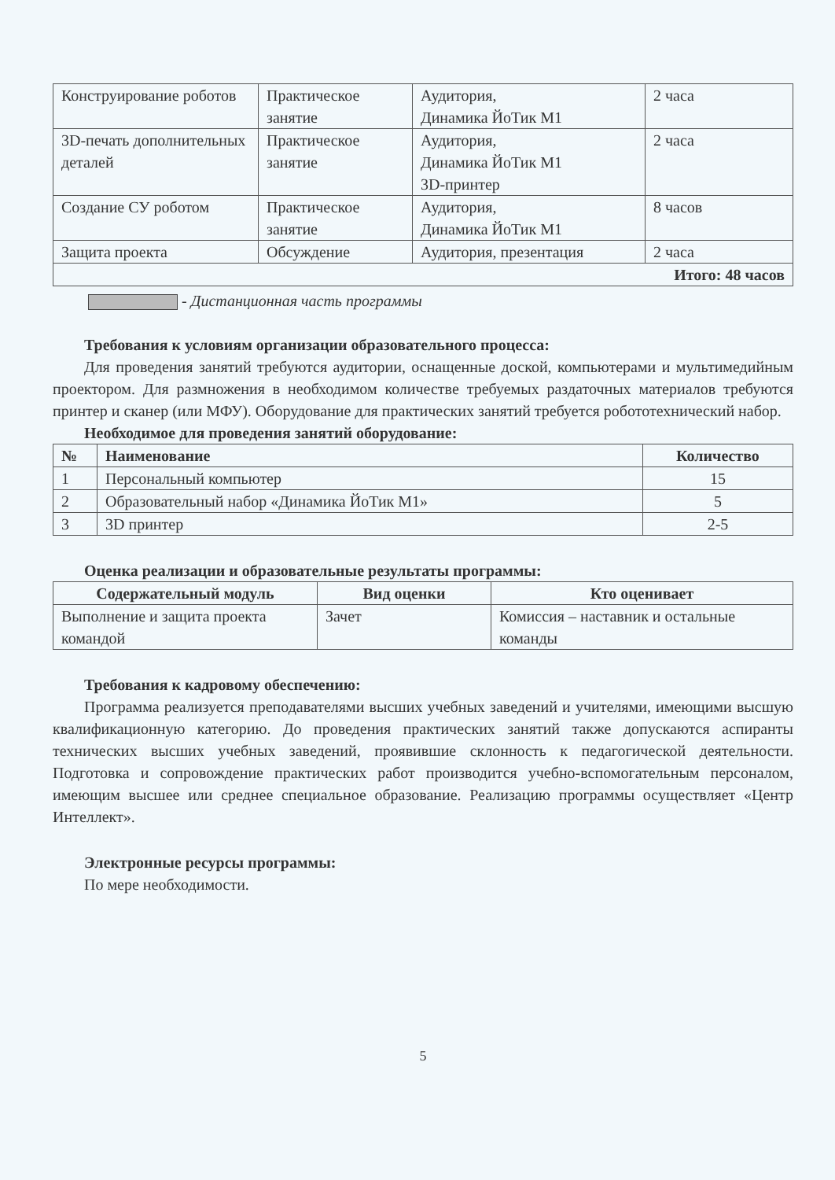| Конструирование роботов | Практическое занятие | Аудитория, Динамика ЙоТик М1 | 2 часа |
| 3D-печать дополнительных деталей | Практическое занятие | Аудитория, Динамика ЙоТик М1 3D-принтер | 2 часа |
| Создание СУ роботом | Практическое занятие | Аудитория, Динамика ЙоТик М1 | 8 часов |
| Защита проекта | Обсуждение | Аудитория, презентация | 2 часа |
| Итого: 48 часов | | | |
- Дистанционная часть программы
Требования к условиям организации образовательного процесса:
Для проведения занятий требуются аудитории, оснащенные доской, компьютерами и мультимедийным проектором. Для размножения в необходимом количестве требуемых раздаточных материалов требуются принтер и сканер (или МФУ). Оборудование для практических занятий требуется робототехнический набор.
Необходимое для проведения занятий оборудование:
| № | Наименование | Количество |
| --- | --- | --- |
| 1 | Персональный компьютер | 15 |
| 2 | Образовательный набор «Динамика ЙоТик М1» | 5 |
| 3 | 3D принтер | 2-5 |
Оценка реализации и образовательные результаты программы:
| Содержательный модуль | Вид оценки | Кто оценивает |
| --- | --- | --- |
| Выполнение и защита проекта командой | Зачет | Комиссия – наставник и остальные команды |
Требования к кадровому обеспечению:
Программа реализуется преподавателями высших учебных заведений и учителями, имеющими высшую квалификационную категорию. До проведения практических занятий также допускаются аспиранты технических высших учебных заведений, проявившие склонность к педагогической деятельности. Подготовка и сопровождение практических работ производится учебно-вспомогательным персоналом, имеющим высшее или среднее специальное образование. Реализацию программы осуществляет «Центр Интеллект».
Электронные ресурсы программы:
По мере необходимости.
5